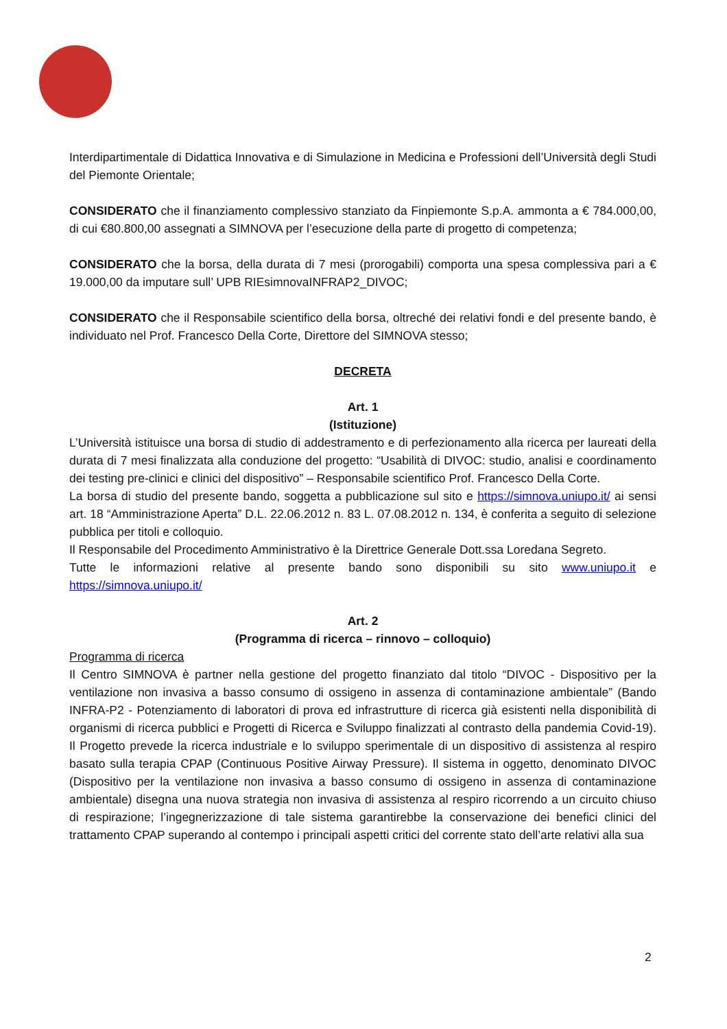Interdipartimentale di Didattica Innovativa e di Simulazione in Medicina e Professioni dell’Università degli Studi del Piemonte Orientale;
CONSIDERATO che il finanziamento complessivo stanziato da Finpiemonte S.p.A. ammonta a € 784.000,00, di cui €80.800,00 assegnati a SIMNOVA per l’esecuzione della parte di progetto di competenza;
CONSIDERATO che la borsa, della durata di 7 mesi (prorogabili) comporta una spesa complessiva pari a € 19.000,00 da imputare sull’ UPB RIEsimnovaINFRAP2_DIVOC;
CONSIDERATO che il Responsabile scientifico della borsa, oltreché dei relativi fondi e del presente bando, è individuato nel Prof. Francesco Della Corte, Direttore del SIMNOVA stesso;
DECRETA
Art. 1
(Istituzione)
L’Università istituisce una borsa di studio di addestramento e di perfezionamento alla ricerca per laureati della durata di 7 mesi finalizzata alla conduzione del progetto: “Usabilità di DIVOC: studio, analisi e coordinamento dei testing pre-clinici e clinici del dispositivo” – Responsabile scientifico Prof. Francesco Della Corte.
La borsa di studio del presente bando, soggetta a pubblicazione sul sito e https://simnova.uniupo.it/ ai sensi art. 18 “Amministrazione Aperta” D.L. 22.06.2012 n. 83 L. 07.08.2012 n. 134, è conferita a seguito di selezione pubblica per titoli e colloquio.
Il Responsabile del Procedimento Amministrativo è la Direttrice Generale Dott.ssa Loredana Segreto.
Tutte le informazioni relative al presente bando sono disponibili su sito www.uniupo.it e https://simnova.uniupo.it/
Art. 2
(Programma di ricerca – rinnovo – colloquio)
Programma di ricerca
Il Centro SIMNOVA è partner nella gestione del progetto finanziato dal titolo “DIVOC - Dispositivo per la ventilazione non invasiva a basso consumo di ossigeno in assenza di contaminazione ambientale” (Bando INFRA-P2 - Potenziamento di laboratori di prova ed infrastrutture di ricerca già esistenti nella disponibilità di organismi di ricerca pubblici e Progetti di Ricerca e Sviluppo finalizzati al contrasto della pandemia Covid-19). Il Progetto prevede la ricerca industriale e lo sviluppo sperimentale di un dispositivo di assistenza al respiro basato sulla terapia CPAP (Continuous Positive Airway Pressure). Il sistema in oggetto, denominato DIVOC (Dispositivo per la ventilazione non invasiva a basso consumo di ossigeno in assenza di contaminazione ambientale) disegna una nuova strategia non invasiva di assistenza al respiro ricorrendo a un circuito chiuso di respirazione; l’ingegnerizzazione di tale sistema garantirebbe la conservazione dei benefici clinici del trattamento CPAP superando al contempo i principali aspetti critici del corrente stato dell’arte relativi alla sua
2